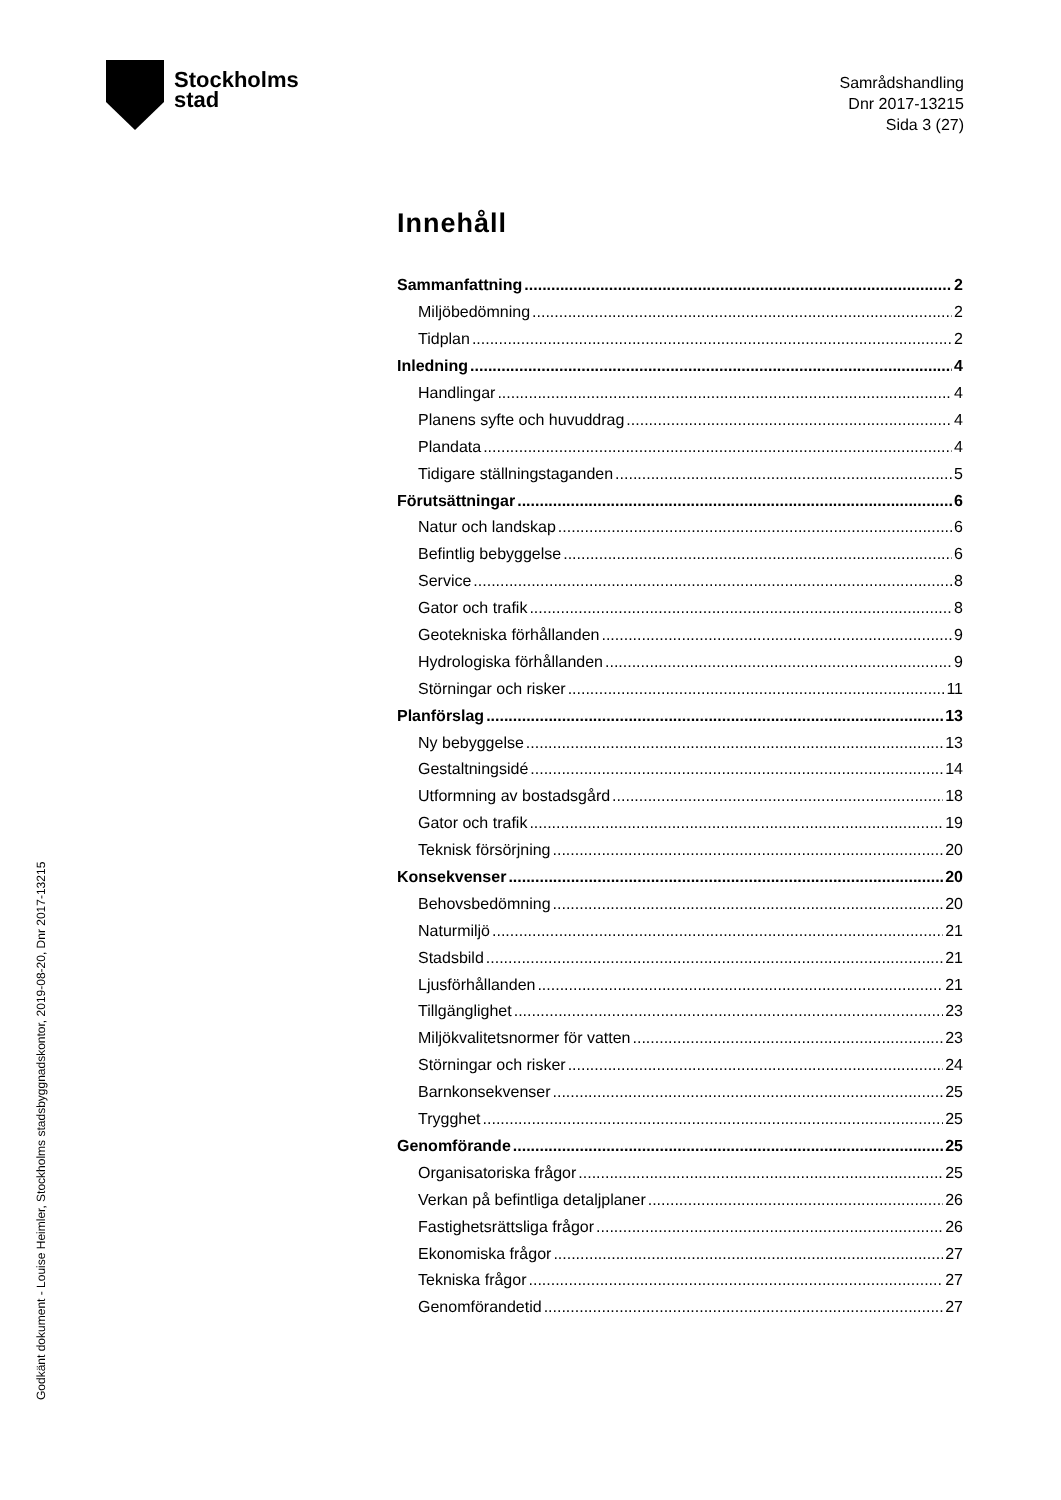Stockholms
stad
Samrådshandling
Dnr 2017-13215
Sida 3 (27)
Innehåll
Sammanfattning 2
Miljöbedömning 2
Tidplan 2
Inledning 4
Handlingar 4
Planens syfte och huvuddrag 4
Plandata 4
Tidigare ställningstaganden 5
Förutsättningar 6
Natur och landskap 6
Befintlig bebyggelse 6
Service 8
Gator och trafik 8
Geotekniska förhållanden 9
Hydrologiska förhållanden 9
Störningar och risker 11
Planförslag 13
Ny bebyggelse 13
Gestaltningsidé 14
Utformning av bostadsgård 18
Gator och trafik 19
Teknisk försörjning 20
Konsekvenser 20
Behovsbedömning 20
Naturmiljö 21
Stadsbild 21
Ljusförhållanden 21
Tillgänglighet 23
Miljökvalitetsnormer för vatten 23
Störningar och risker 24
Barnkonsekvenser 25
Trygghet 25
Genomförande 25
Organisatoriska frågor 25
Verkan på befintliga detaljplaner 26
Fastighetsrättsliga frågor 26
Ekonomiska frågor 27
Tekniska frågor 27
Genomförandetid 27
Godkänt dokument - Louise Heimler, Stockholms stadsbyggnadskontor, 2019-08-20, Dnr 2017-13215